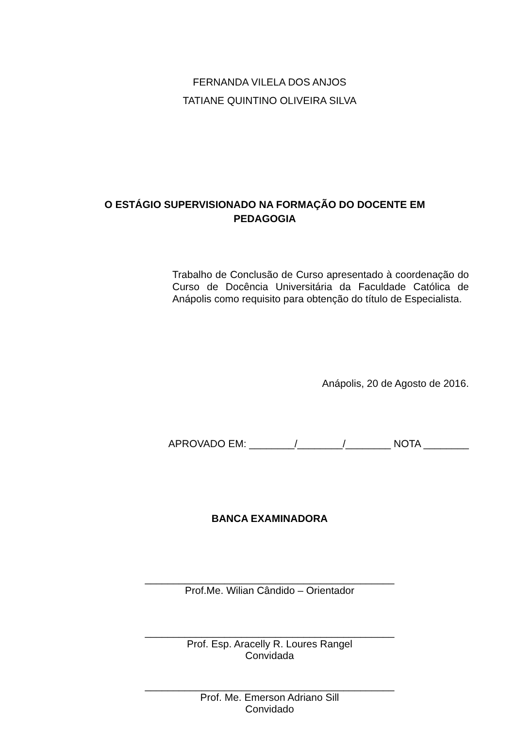FERNANDA VILELA DOS ANJOS
TATIANE QUINTINO OLIVEIRA SILVA
O ESTÁGIO SUPERVISIONADO NA FORMAÇÃO DO DOCENTE EM PEDAGOGIA
Trabalho de Conclusão de Curso apresentado à coordenação do Curso de Docência Universitária da Faculdade Católica de Anápolis como requisito para obtenção do título de Especialista.
Anápolis, 20 de Agosto de 2016.
APROVADO EM: ________/________/________ NOTA ________
BANCA EXAMINADORA
____________________________________________
Prof.Me. Wilian Cândido – Orientador
____________________________________________
Prof. Esp. Aracelly R. Loures Rangel
Convidada
____________________________________________
Prof. Me. Emerson Adriano Sill
Convidado